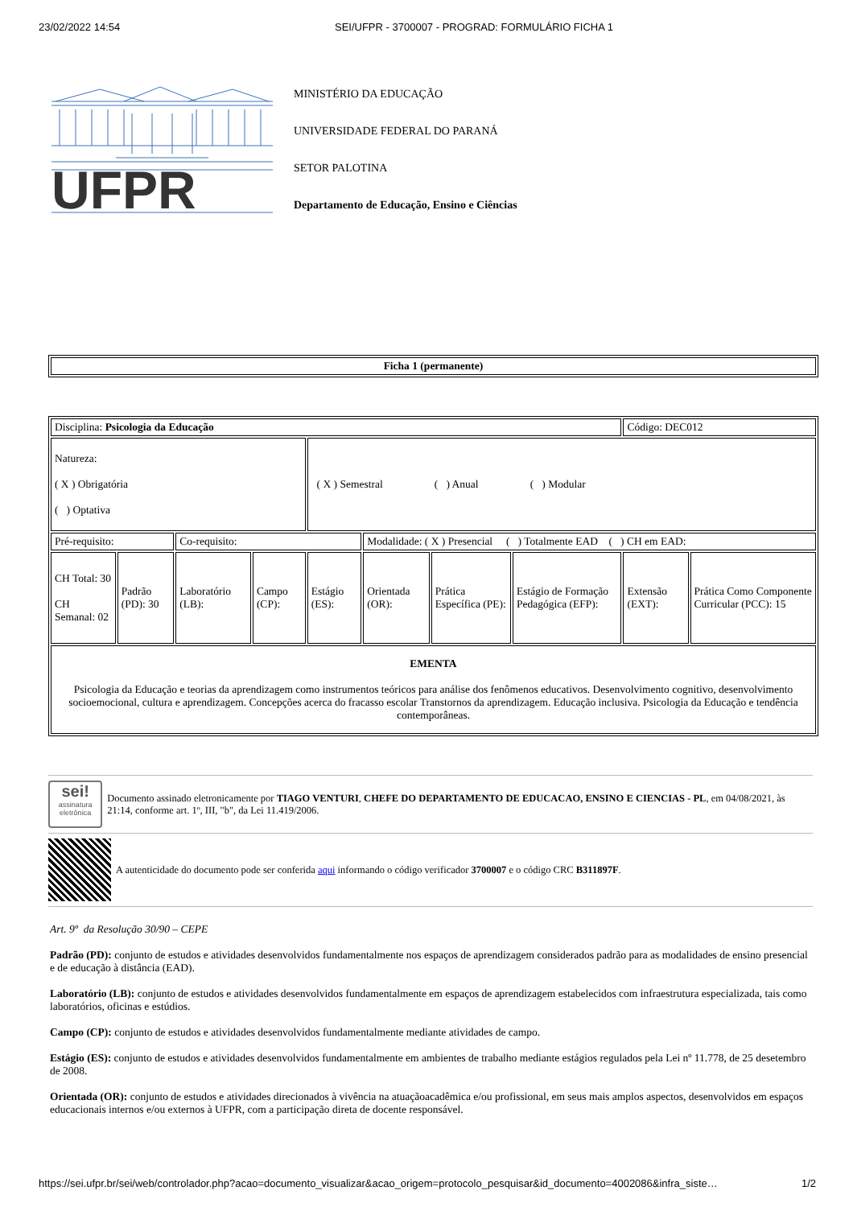23/02/2022 14:54 SEI/UFPR - 3700007 - PROGRAD: FORMULÁRIO FICHA 1
UFPR
MINISTÉRIO DA EDUCAÇÃO
UNIVERSIDADE FEDERAL DO PARANÁ
SETOR PALOTINA
Departamento de Educação, Ensino e Ciências
| Ficha 1 (permanente) |
| Disciplina: Psicologia da Educação | | | | | | | | Código: DEC012 | |
| Natureza: ( X ) Obrigatória ( ) Optativa | | | | ( X ) Semestral ( ) Anual ( ) Modular | | | | | |
| Pré-requisito: | | Co-requisito: | | | Modalidade: ( X ) Presencial ( ) Totalmente EAD ( ) CH em EAD: | | | | |
| CH Total: 30 CH Semanal: 02 | Padrão (PD): 30 | Laboratório (LB): | Campo (CP): | Estágio (ES): | Orientada (OR): | Prática Específica (PE): | Estágio de Formação Pedagógica (EFP): | Extensão (EXT): | Prática Como Componente Curricular (PCC): 15 |
| EMENTA Psicologia da Educação e teorias da aprendizagem como instrumentos teóricos para análise dos fenômenos educativos. Desenvolvimento cognitivo, desenvolvimento socioemocional, cultura e aprendizagem. Concepções acerca do fracasso escolar Transtornos da aprendizagem. Educação inclusiva. Psicologia da Educação e tendência contemporâneas. | | | | | | | | | |
sei!
assinatura eletrônica
Documento assinado eletronicamente por TIAGO VENTURI, CHEFE DO DEPARTAMENTO DE EDUCACAO, ENSINO E CIENCIAS - PL, em 04/08/2021, às 21:14, conforme art. 1º, III, "b", da Lei 11.419/2006.
A autenticidade do documento pode ser conferida aqui informando o código verificador 3700007 e o código CRC B311897F.
Art. 9º da Resolução 30/90 – CEPE
Padrão (PD): conjunto de estudos e atividades desenvolvidos fundamentalmente nos espaços de aprendizagem considerados padrão para as modalidades de ensino presencial e de educação à distância (EAD).
Laboratório (LB): conjunto de estudos e atividades desenvolvidos fundamentalmente em espaços de aprendizagem estabelecidos com infraestrutura especializada, tais como laboratórios, oficinas e estúdios.
Campo (CP): conjunto de estudos e atividades desenvolvidos fundamentalmente mediante atividades de campo.
Estágio (ES): conjunto de estudos e atividades desenvolvidos fundamentalmente em ambientes de trabalho mediante estágios regulados pela Lei nº 11.778, de 25 desetembro de 2008.
Orientada (OR): conjunto de estudos e atividades direcionados à vivência na atuaçãoacadêmica e/ou profissional, em seus mais amplos aspectos, desenvolvidos em espaços educacionais internos e/ou externos à UFPR, com a participação direta de docente responsável.
https://sei.ufpr.br/sei/web/controlador.php?acao=documento_visualizar&acao_origem=protocolo_pesquisar&id_documento=4002086&infra_siste… 1/2